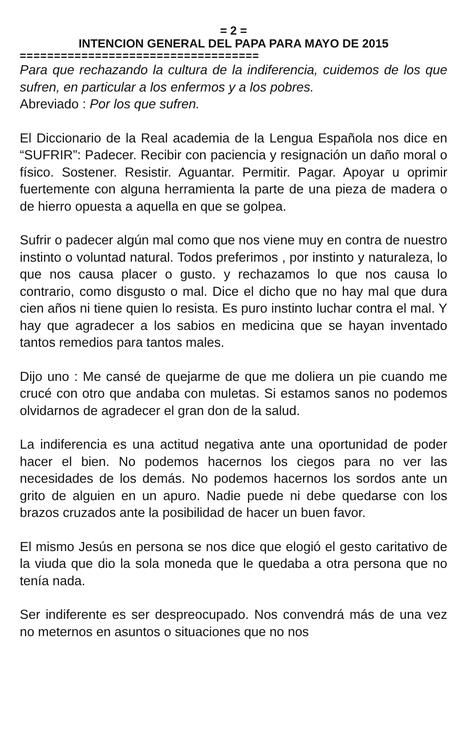= 2 =
INTENCION GENERAL DEL PAPA PARA MAYO DE 2015
===================================
Para que rechazando la cultura de la indiferencia, cuidemos de los que sufren, en particular a los enfermos y a los pobres.
Abreviado : Por los que sufren.
El Diccionario de la Real academia de la Lengua Española nos dice en “SUFRIR”: Padecer. Recibir con paciencia y resignación un daño moral o físico. Sostener. Resistir. Aguantar. Permitir. Pagar. Apoyar u oprimir fuertemente con alguna herramienta la parte de una pieza de madera o de hierro opuesta a aquella en que se golpea.
Sufrir o padecer algún mal como que nos viene muy en contra de nuestro instinto o voluntad natural. Todos preferimos , por instinto y naturaleza, lo que nos causa placer o gusto. y rechazamos lo que nos causa lo contrario, como disgusto o mal. Dice el dicho que no hay mal que dura cien años ni tiene quien lo resista. Es puro instinto luchar contra el mal. Y hay que agradecer a los sabios en medicina que se hayan inventado tantos remedios para tantos males.
Dijo uno : Me cansé de quejarme de que me doliera un pie cuando me crucé con otro que andaba con muletas. Si estamos sanos no podemos olvidarnos de agradecer el gran don de la salud.
La indiferencia es una actitud negativa ante una oportunidad de poder hacer el bien. No podemos hacernos los ciegos para no ver las necesidades de los demás. No podemos hacernos los sordos ante un grito de alguien en un apuro. Nadie puede ni debe quedarse con los brazos cruzados ante la posibilidad de hacer un buen favor.
El mismo Jesús en persona se nos dice que elogió el gesto caritativo de la viuda que dio la sola moneda que le quedaba a otra persona que no tenía nada.
Ser indiferente es ser despreocupado. Nos convendrá más de una vez no meternos en asuntos o situaciones que no nos